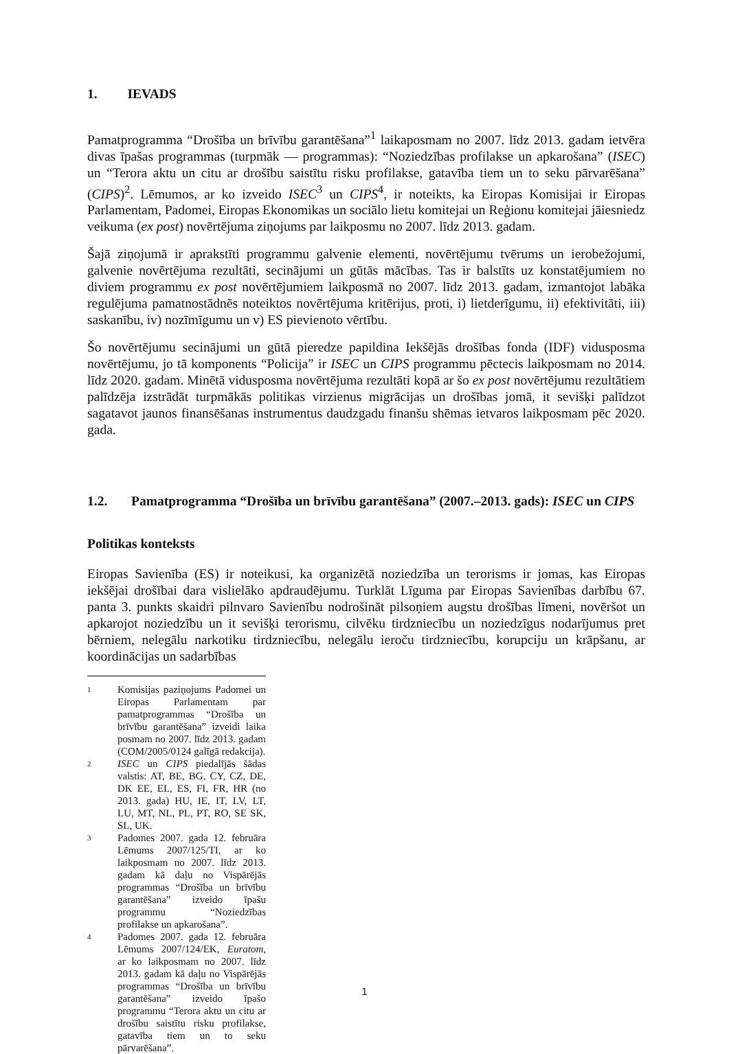1. IEVADS
Pamatprogramma “Drošība un brīvību garantēšana”<sup>1</sup> laikaposmam no 2007. līdz 2013. gadam ietvēra divas īpašas programmas (turpmāk — programmas): “Noziedzības profilakse un apkarošana” (ISEC) un “Terora aktu un citu ar drošību saistītu risku profilakse, gatavība tiem un to seku pārvarēšana” (CIPS)<sup>2</sup>. Lēmumos, ar ko izveido ISEC<sup>3</sup> un CIPS<sup>4</sup>, ir noteikts, ka Eiropas Komisijai ir Eiropas Parlamentam, Padomei, Eiropas Ekonomikas un sociālo lietu komitejai un Reģionu komitejai jāiesniedz veikuma (ex post) novērtējuma ziņojums par laikposmu no 2007. līdz 2013. gadam.
Šajā ziņojumā ir aprakstīti programmu galvenie elementi, novērtējumu tvērums un ierobežojumi, galvenie novērtējuma rezultāti, secinājumi un gūtās mācības. Tas ir balstīts uz konstatējumiem no diviem programmu ex post novērtējumiem laikposmā no 2007. līdz 2013. gadam, izmantojot labāka regulējuma pamatnostādnēs noteiktos novērtējuma kritērijus, proti, i) lietderīgumu, ii) efektivitāti, iii) saskanību, iv) nozīmīgumu un v) ES pievienoto vērtību.
Šo novērtējumu secinājumi un gūtā pieredze papildina Iekšējās drošības fonda (IDF) vidusposma novērtējumu, jo tā komponents “Policija” ir ISEC un CIPS programmu pēctecis laikposmam no 2014. līdz 2020. gadam. Minētā vidusposma novērtējuma rezultāti kopā ar šo ex post novērtējumu rezultātiem palīdzēja izstrādāt turpmākās politikas virzienus migrācijas un drošības jomā, it sevišķi palīdzot sagatavot jaunos finansēšanas instrumentus daudzgadu finanšu shēmas ietvaros laikposmam pēc 2020. gada.
1.2. Pamatprogramma “Drošība un brīvību garantēšana” (2007.–2013. gads): ISEC un CIPS
Politikas konteksts
Eiropas Savienība (ES) ir noteikusi, ka organizētā noziedzība un terorisms ir jomas, kas Eiropas iekšējai drošībai dara vislielāko apdraudējumu. Turklāt Līguma par Eiropas Savienības darbību 67. panta 3. punkts skaidri pilnvaro Savienību nodrošināt pilsoņiem augstu drošības līmeni, novēršot un apkarojot noziedzību un it sevišķi terorismu, cilvēku tirdzniecību un noziedzīgus nodarījumus pret bērniem, nelegālu narkotiku tirdzniecību, nelegālu ieroču tirdzniecību, korupciju un krāpšanu, ar koordinācijas un sadarbības
1 Komisijas paziņojums Padomei un Eiropas Parlamentam par pamatprogrammas “Drošība un brīvību garantēšana” izveidi laika posmam no 2007. līdz 2013. gadam (COM/2005/0124 galīgā redakcija).
2 ISEC un CIPS piedalījās šādas valstis: AT, BE, BG, CY, CZ, DE, DK EE, EL, ES, FI, FR, HR (no 2013. gada) HU, IE, IT, LV, LT, LU, MT, NL, PL, PT, RO, SE SK, SL, UK.
3 Padomes 2007. gada 12. februāra Lēmums 2007/125/TI, ar ko laikposmam no 2007. līdz 2013. gadam kā daļu no Vispārējās programmas “Drošība un brīvību garantēšana” izveido īpašu programmu “Noziedzības profilakse un apkarošana”.
4 Padomes 2007. gada 12. februāra Lēmums 2007/124/EK, Euratom, ar ko laikposmam no 2007. līdz 2013. gadam kā daļu no Vispārējās programmas “Drošība un brīvību garantēšana” izveido īpašo programmu “Terora aktu un citu ar drošību saistītu risku profilakse, gatavība tiem un to seku pārvarēšana”.
1